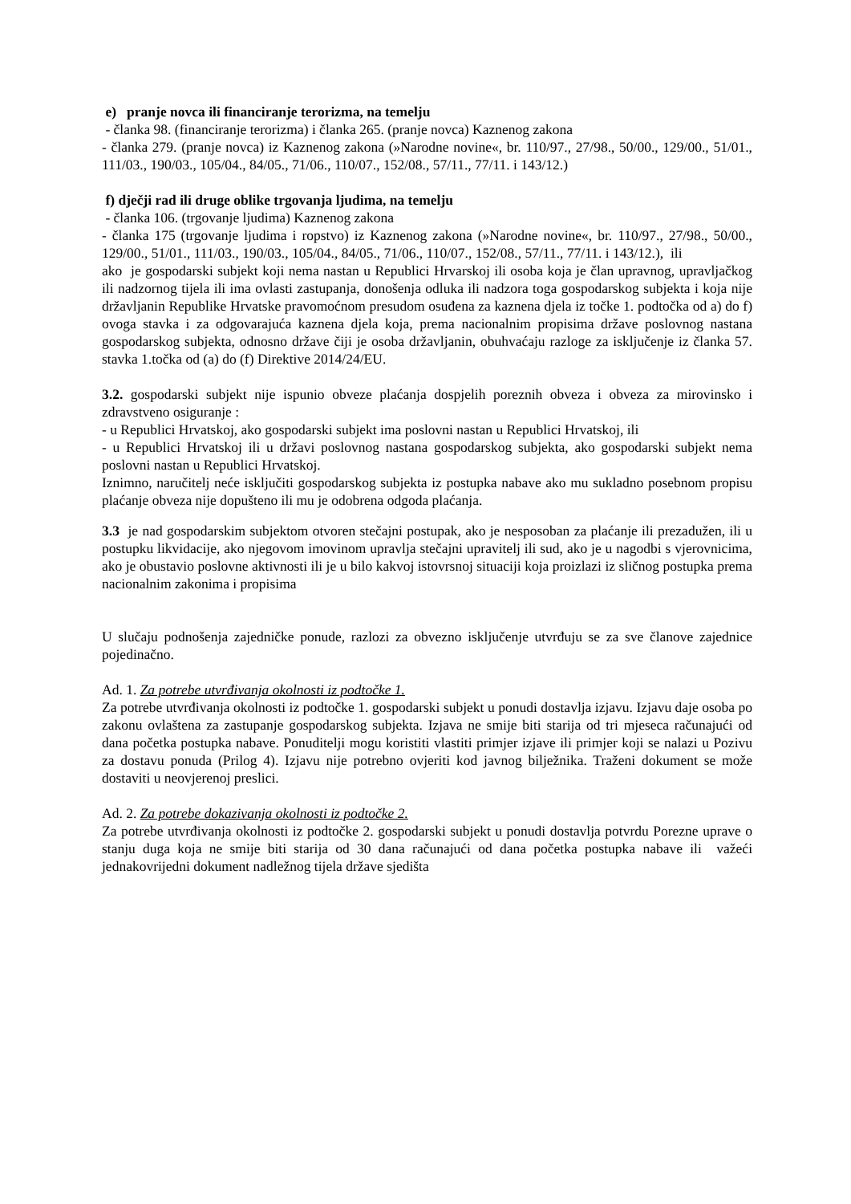e) pranje novca ili financiranje terorizma, na temelju
- članka 98. (financiranje terorizma) i članka 265. (pranje novca) Kaznenog zakona
- članka 279. (pranje novca) iz Kaznenog zakona (»Narodne novine«, br. 110/97., 27/98., 50/00., 129/00., 51/01., 111/03., 190/03., 105/04., 84/05., 71/06., 110/07., 152/08., 57/11., 77/11. i 143/12.)
f) dječji rad ili druge oblike trgovanja ljudima, na temelju
- članka 106. (trgovanje ljudima) Kaznenog zakona
- članka 175 (trgovanje ljudima i ropstvo) iz Kaznenog zakona (»Narodne novine«, br. 110/97., 27/98., 50/00., 129/00., 51/01., 111/03., 190/03., 105/04., 84/05., 71/06., 110/07., 152/08., 57/11., 77/11. i 143/12.), ili
ako je gospodarski subjekt koji nema nastan u Republici Hrvarskoj ili osoba koja je član upravnog, upravljačkog ili nadzornog tijela ili ima ovlasti zastupanja, donošenja odluka ili nadzora toga gospodarskog subjekta i koja nije državljanin Republike Hrvatske pravomoćnom presudom osuđena za kaznena djela iz točke 1. podtočka od a) do f) ovoga stavka i za odgovarajuća kaznena djela koja, prema nacionalnim propisima države poslovnog nastana gospodarskog subjekta, odnosno države čiji je osoba državljanin, obuhvaćaju razloge za isključenje iz članka 57. stavka 1.točka od (a) do (f) Direktive 2014/24/EU.
3.2. gospodarski subjekt nije ispunio obveze plaćanja dospjelih poreznih obveza i obveza za mirovinsko i zdravstveno osiguranje :
- u Republici Hrvatskoj, ako gospodarski subjekt ima poslovni nastan u Republici Hrvatskoj, ili
- u Republici Hrvatskoj ili u državi poslovnog nastana gospodarskog subjekta, ako gospodarski subjekt nema poslovni nastan u Republici Hrvatskoj.
Iznimno, naručitelj neće isključiti gospodarskog subjekta iz postupka nabave ako mu sukladno posebnom propisu plaćanje obveza nije dopušteno ili mu je odobrena odgoda plaćanja.
3.3 je nad gospodarskim subjektom otvoren stečajni postupak, ako je nesposoban za plaćanje ili prezadužen, ili u postupku likvidacije, ako njegovom imovinom upravlja stečajni upravitelj ili sud, ako je u nagodbi s vjerovnicima, ako je obustavio poslovne aktivnosti ili je u bilo kakvoj istovrsnoj situaciji koja proizlazi iz sličnog postupka prema nacionalnim zakonima i propisima
U slučaju podnošenja zajedničke ponude, razlozi za obvezno isključenje utvrđuju se za sve članove zajednice pojedinačno.
Ad. 1. Za potrebe utvrđivanja okolnosti iz podtočke 1.
Za potrebe utvrđivanja okolnosti iz podtočke 1. gospodarski subjekt u ponudi dostavlja izjavu. Izjavu daje osoba po zakonu ovlaštena za zastupanje gospodarskog subjekta. Izjava ne smije biti starija od tri mjeseca računajući od dana početka postupka nabave. Ponuditelji mogu koristiti vlastiti primjer izjave ili primjer koji se nalazi u Pozivu za dostavu ponuda (Prilog 4). Izjavu nije potrebno ovjeriti kod javnog bilježnika. Traženi dokument se može dostaviti u neovjerenoj preslici.
Ad. 2. Za potrebe dokazivanja okolnosti iz podtočke 2.
Za potrebe utvrđivanja okolnosti iz podtočke 2. gospodarski subjekt u ponudi dostavlja potvrdu Porezne uprave o stanju duga koja ne smije biti starija od 30 dana računajući od dana početka postupka nabave ili važeći jednakovrijedni dokument nadležnog tijela države sjedišta